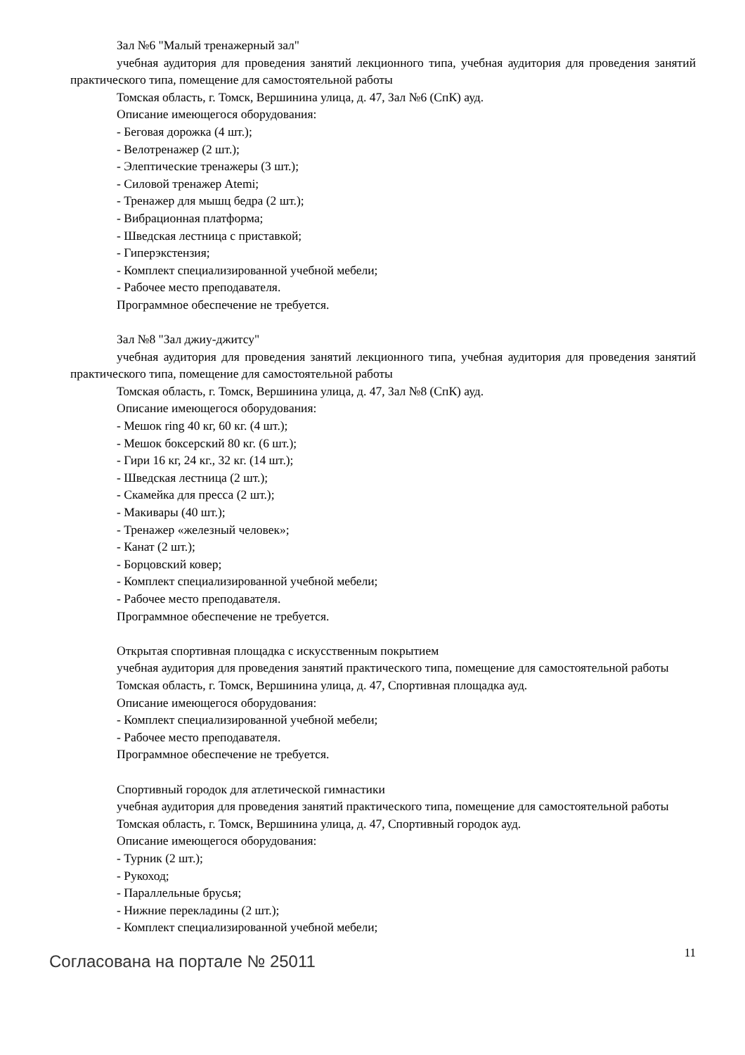Зал №6 "Малый тренажерный зал"
учебная аудитория для проведения занятий лекционного типа, учебная аудитория для проведения занятий практического типа, помещение для самостоятельной работы
Томская область, г. Томск, Вершинина улица, д. 47, Зал №6 (СпК) ауд.
Описание имеющегося оборудования:
- Беговая дорожка (4 шт.);
- Велотренажер (2 шт.);
- Элептические тренажеры (3 шт.);
- Силовой тренажер Atemi;
- Тренажер для мышц бедра (2 шт.);
- Вибрационная платформа;
- Шведская лестница с приставкой;
- Гиперэкстензия;
- Комплект специализированной учебной мебели;
- Рабочее место преподавателя.
Программное обеспечение не требуется.
Зал №8 "Зал джиу-джитсу"
учебная аудитория для проведения занятий лекционного типа, учебная аудитория для проведения занятий практического типа, помещение для самостоятельной работы
Томская область, г. Томск, Вершинина улица, д. 47, Зал №8 (СпК) ауд.
Описание имеющегося оборудования:
- Мешок ring 40 кг, 60 кг. (4 шт.);
- Мешок боксерский 80 кг. (6 шт.);
- Гири 16 кг, 24 кг., 32 кг. (14 шт.);
- Шведская лестница (2 шт.);
- Скамейка для пресса (2 шт.);
- Макивары (40 шт.);
- Тренажер «железный человек»;
- Канат (2 шт.);
- Борцовский ковер;
- Комплект специализированной учебной мебели;
- Рабочее место преподавателя.
Программное обеспечение не требуется.
Открытая спортивная площадка с искусственным покрытием
учебная аудитория для проведения занятий практического типа, помещение для самостоятельной работы
Томская область, г. Томск, Вершинина улица, д. 47, Спортивная площадка ауд.
Описание имеющегося оборудования:
- Комплект специализированной учебной мебели;
- Рабочее место преподавателя.
Программное обеспечение не требуется.
Спортивный городок для атлетической гимнастики
учебная аудитория для проведения занятий практического типа, помещение для самостоятельной работы
Томская область, г. Томск, Вершинина улица, д. 47, Спортивный городок ауд.
Описание имеющегося оборудования:
- Турник (2 шт.);
- Рукоход;
- Параллельные брусья;
- Нижние перекладины (2 шт.);
- Комплект специализированной учебной мебели;
Согласована на портале № 25011 11